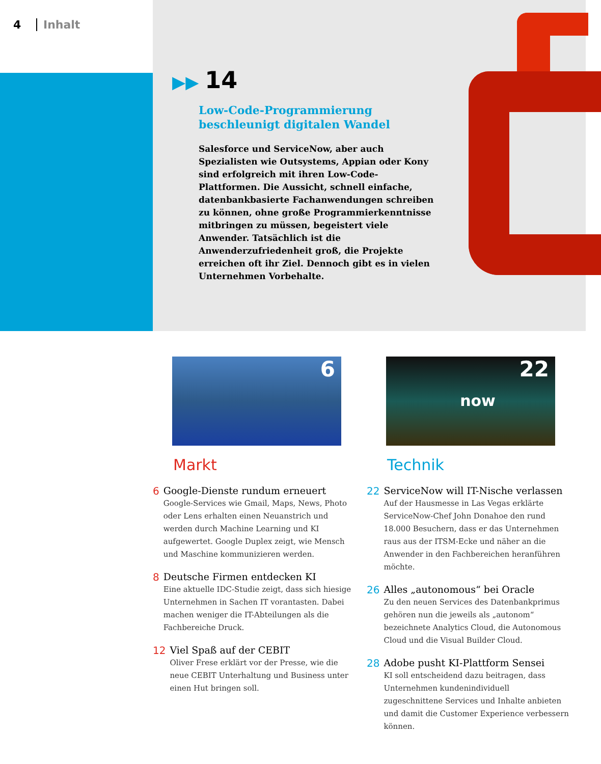4 Inhalt
▶▶ 14
Low-Code-Programmierung
beschleunigt digitalen Wandel
Salesforce und ServiceNow, aber auch Spezialisten wie Outsystems, Appian oder Kony sind erfolgreich mit ihren Low-Code-Plattformen. Die Aussicht, schnell einfache, datenbankbasierte Fachanwendungen schreiben zu können, ohne große Programmierkenntnisse mitbringen zu müssen, begeistert viele Anwender. Tatsächlich ist die Anwenderzufriedenheit groß, die Projekte erreichen oft ihr Ziel. Dennoch gibt es in vielen Unternehmen Vorbehalte.
6
Markt
6 Google-Dienste rundum erneuert
Google-Services wie Gmail, Maps, News, Photo oder Lens erhalten einen Neuanstrich und werden durch Machine Learning und KI aufgewertet. Google Duplex zeigt, wie Mensch und Maschine kommunizieren werden.
8 Deutsche Firmen entdecken KI
Eine aktuelle IDC-Studie zeigt, dass sich hiesige Unternehmen in Sachen IT vorantasten. Dabei machen weniger die IT-Abteilungen als die Fachbereiche Druck.
12 Viel Spaß auf der CEBIT
Oliver Frese erklärt vor der Presse, wie die neue CEBIT Unterhaltung und Business unter einen Hut bringen soll.
22
now
Technik
22 ServiceNow will IT-Nische verlassen
Auf der Hausmesse in Las Vegas erklärte ServiceNow-Chef John Donahoe den rund 18.000 Besuchern, dass er das Unternehmen raus aus der ITSM-Ecke und näher an die Anwender in den Fachbereichen heranführen möchte.
26 Alles „autonomous“ bei Oracle
Zu den neuen Services des Datenbankprimus gehören nun die jeweils als „autonom“ bezeichnete Analytics Cloud, die Autonomous Cloud und die Visual Builder Cloud.
28 Adobe pusht KI-Plattform Sensei
KI soll entscheidend dazu beitragen, dass Unternehmen kundenindividuell zugeschnittene Services und Inhalte anbieten und damit die Customer Experience verbessern können.